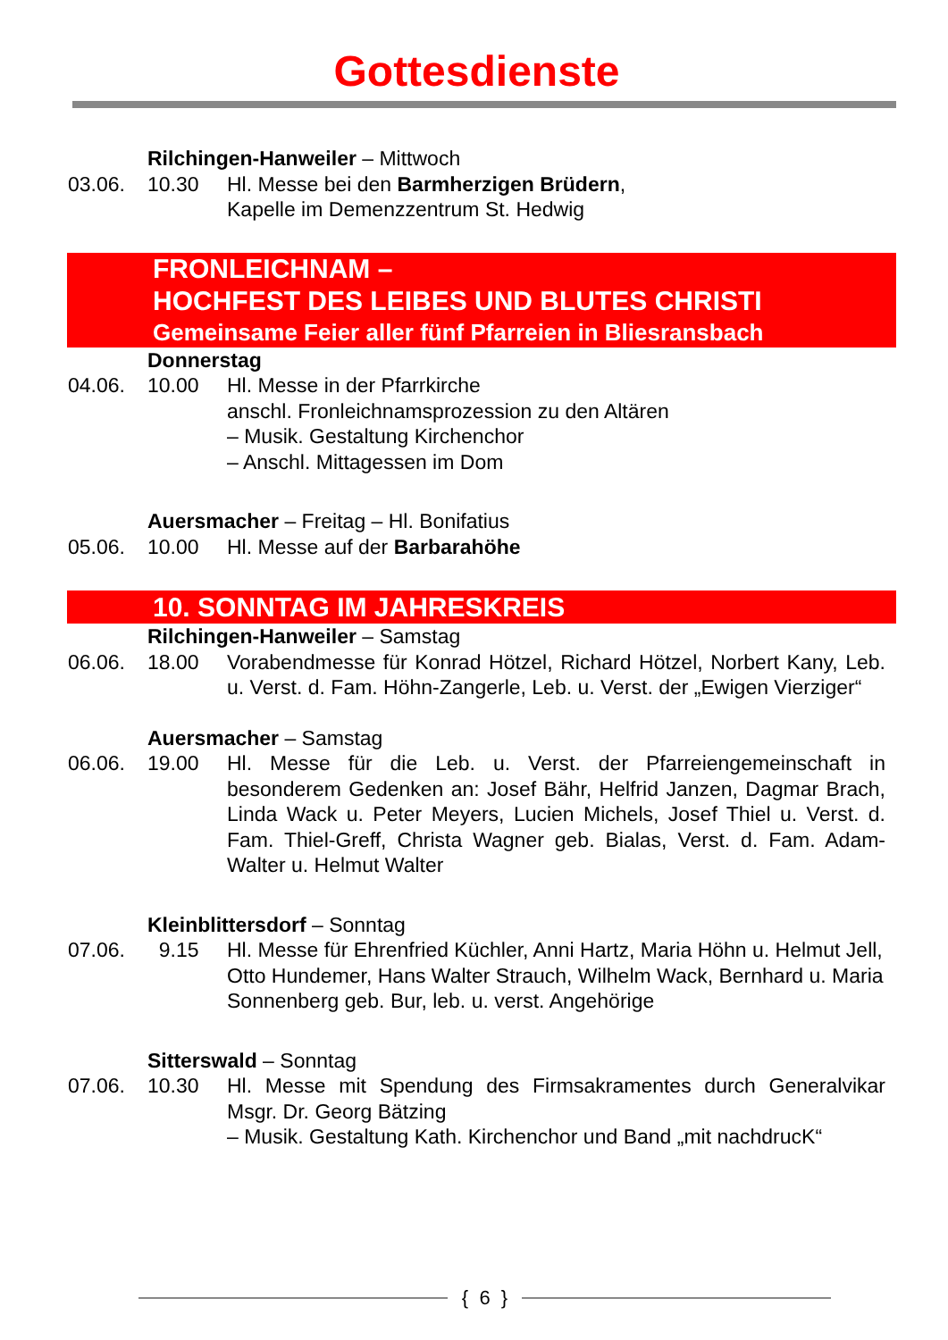Gottesdienste
Rilchingen-Hanweiler – Mittwoch
03.06. 10.30 Hl. Messe bei den Barmherzigen Brüdern,
Kapelle im Demenzzentrum St. Hedwig
FRONLEICHNAM –
HOCHFEST DES LEIBES UND BLUTES CHRISTI
Gemeinsame Feier aller fünf Pfarreien in Bliesransbach
Donnerstag
04.06. 10.00 Hl. Messe in der Pfarrkirche
anschl. Fronleichnamsprozession zu den Altären
– Musik. Gestaltung Kirchenchor
– Anschl. Mittagessen im Dom
Auersmacher – Freitag – Hl. Bonifatius
05.06. 10.00 Hl. Messe auf der Barbarahöhe
10. SONNTAG IM JAHRESKREIS
Rilchingen-Hanweiler – Samstag
06.06. 18.00 Vorabendmesse für Konrad Hötzel, Richard Hötzel, Norbert Kany, Leb. u. Verst. d. Fam. Höhn-Zangerle, Leb. u. Verst. der „Ewigen Vierziger“
Auersmacher – Samstag
06.06. 19.00 Hl. Messe für die Leb. u. Verst. der Pfarreiengemeinschaft in besonderem Gedenken an: Josef Bähr, Helfrid Janzen, Dagmar Brach, Linda Wack u. Peter Meyers, Lucien Michels, Josef Thiel u. Verst. d. Fam. Thiel-Greff, Christa Wagner geb. Bialas, Verst. d. Fam. Adam-Walter u. Helmut Walter
Kleinblittersdorf – Sonntag
07.06. 9.15 Hl. Messe für Ehrenfried Küchler, Anni Hartz, Maria Höhn u. Helmut Jell, Otto Hundemer, Hans Walter Strauch, Wilhelm Wack, Bernhard u. Maria Sonnenberg geb. Bur, leb. u. verst. Angehörige
Sitterswald – Sonntag
07.06. 10.30 Hl. Messe mit Spendung des Firmsakramentes durch Generalvikar Msgr. Dr. Georg Bätzing
– Musik. Gestaltung Kath. Kirchenchor und Band „mit nachdrucK“
{ 6 }